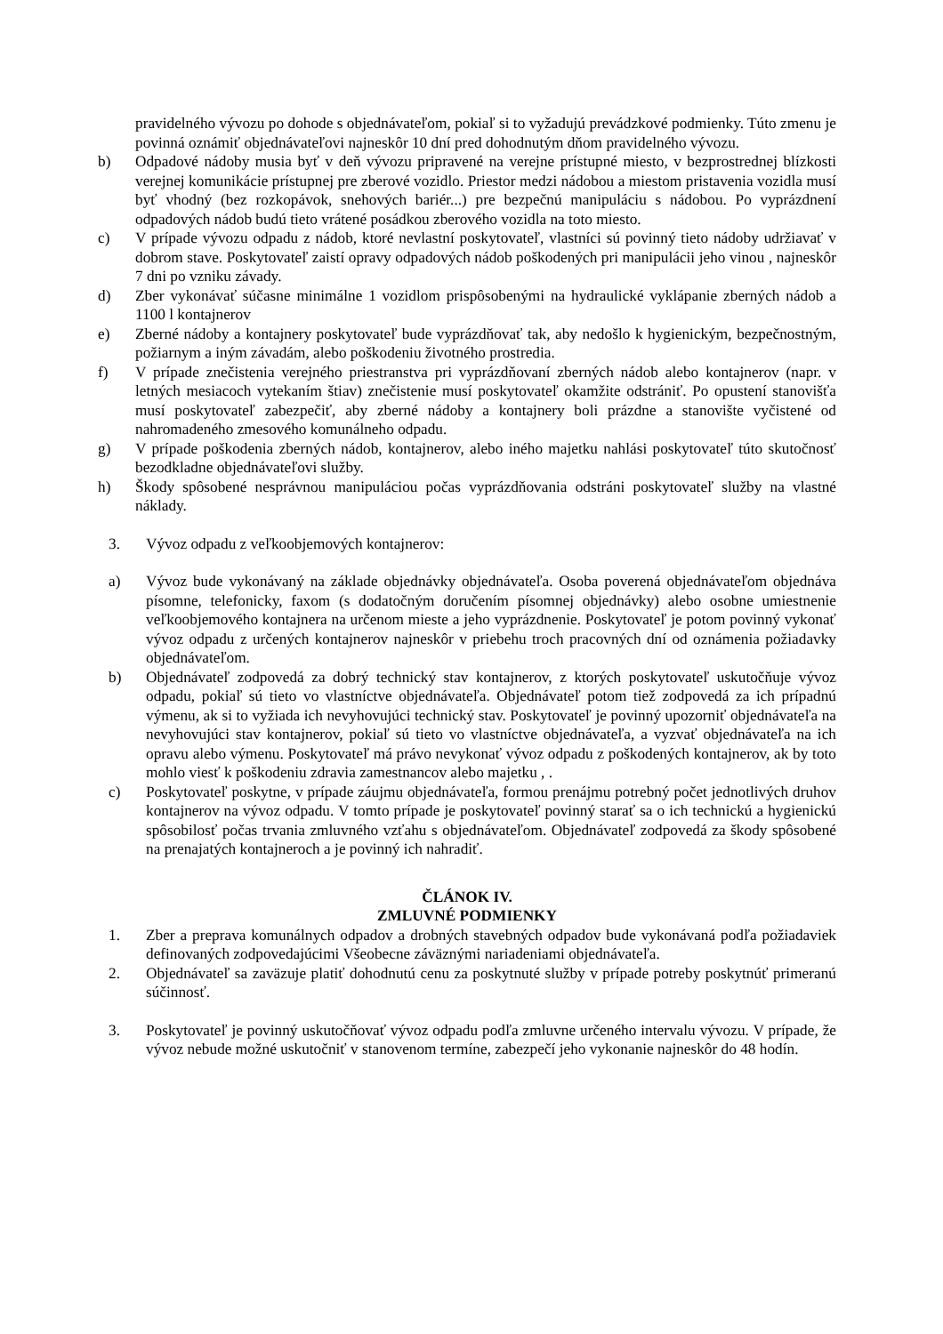pravidelného vývozu po dohode s objednávateľom, pokiaľ si to vyžadujú prevádzkové podmienky. Túto zmenu je povinná oznámiť objednávateľovi najneskôr 10 dní pred dohodnutým dňom pravidelného vývozu.
b) Odpadové nádoby musia byť v deň vývozu pripravené na verejne prístupné miesto, v bezprostrednej blízkosti verejnej komunikácie prístupnej pre zberové vozidlo. Priestor medzi nádobou a miestom pristavenia vozidla musí byť vhodný (bez rozkopávok, snehových bariér...) pre bezpečnú manipuláciu s nádobou. Po vyprázdnení odpadových nádob budú tieto vrátené posádkou zberového vozidla na toto miesto.
c) V prípade vývozu odpadu z nádob, ktoré nevlastní poskytovateľ, vlastníci sú povinný tieto nádoby udržiavať v dobrom stave. Poskytovateľ zaistí opravy odpadových nádob poškodených pri manipulácii jeho vinou , najneskôr 7 dni po vzniku závady.
d) Zber vykonávať súčasne minimálne 1 vozidlom prispôsobenými na hydraulické vyklápanie zberných nádob a 1100 l kontajnerov
e) Zberné nádoby a kontajnery poskytovateľ bude vyprázdňovať tak, aby nedošlo k hygienickým, bezpečnostným, požiarnym a iným závadám, alebo poškodeniu životného prostredia.
f) V prípade znečistenia verejného priestranstva pri vyprázdňovaní zberných nádob alebo kontajnerov (napr. v letných mesiacoch vytekaním štiav) znečistenie musí poskytovateľ okamžite odstrániť. Po opustení stanovišťa musí poskytovateľ zabezpečiť, aby zberné nádoby a kontajnery boli prázdne a stanovište vyčistené od nahromadeného zmesového komunálneho odpadu.
g) V prípade poškodenia zberných nádob, kontajnerov, alebo iného majetku nahlási poskytovateľ túto skutočnosť bezodkladne objednávateľovi služby.
h) Škody spôsobené nesprávnou manipuláciou počas vyprázdňovania odstráni poskytovateľ služby na vlastné náklady.
3. Vývoz odpadu z veľkoobjemových kontajnerov:
a) Vývoz bude vykonávaný na základe objednávky objednávateľa. Osoba poverená objednávateľom objednáva písomne, telefonicky, faxom (s dodatočným doručením písomnej objednávky) alebo osobne umiestnenie veľkoobjemového kontajnera na určenom mieste a jeho vyprázdnenie. Poskytovateľ je potom povinný vykonať vývoz odpadu z určených kontajnerov najneskôr v priebehu troch pracovných dní od oznámenia požiadavky objednávateľom.
b) Objednávateľ zodpovedá za dobrý technický stav kontajnerov, z ktorých poskytovateľ uskutočňuje vývoz odpadu, pokiaľ sú tieto vo vlastníctve objednávateľa. Objednávateľ potom tiež zodpovedá za ich prípadnú výmenu, ak si to vyžiada ich nevyhovujúci technický stav. Poskytovateľ je povinný upozorniť objednávateľa na nevyhovujúci stav kontajnerov, pokiaľ sú tieto vo vlastníctve objednávateľa, a vyzvať objednávateľa na ich opravu alebo výmenu. Poskytovateľ má právo nevykonať vývoz odpadu z poškodených kontajnerov, ak by toto mohlo viesť k poškodeniu zdravia zamestnancov alebo majetku , .
c) Poskytovateľ poskytne, v prípade záujmu objednávateľa, formou prenájmu potrebný počet jednotlivých druhov kontajnerov na vývoz odpadu. V tomto prípade je poskytovateľ povinný starať sa o ich technickú a hygienickú spôsobilosť počas trvania zmluvného vzťahu s objednávateľom. Objednávateľ zodpovedá za škody spôsobené na prenajatých kontajneroch a je povinný ich nahradiť.
ČLÁNOK IV.
ZMLUVNÉ PODMIENKY
1. Zber a preprava komunálnych odpadov a drobných stavebných odpadov bude vykonávaná podľa požiadaviek definovaných zodpovedajúcimi Všeobecne záväznými nariadeniami objednávateľa.
2. Objednávateľ sa zaväzuje platiť dohodnutú cenu za poskytnuté služby v prípade potreby poskytnúť primeranú súčinnosť.
3. Poskytovateľ je povinný uskutočňovať vývoz odpadu podľa zmluvne určeného intervalu vývozu. V prípade, že vývoz nebude možné uskutočniť v stanovenom termíne, zabezpečí jeho vykonanie najneskôr do 48 hodín.